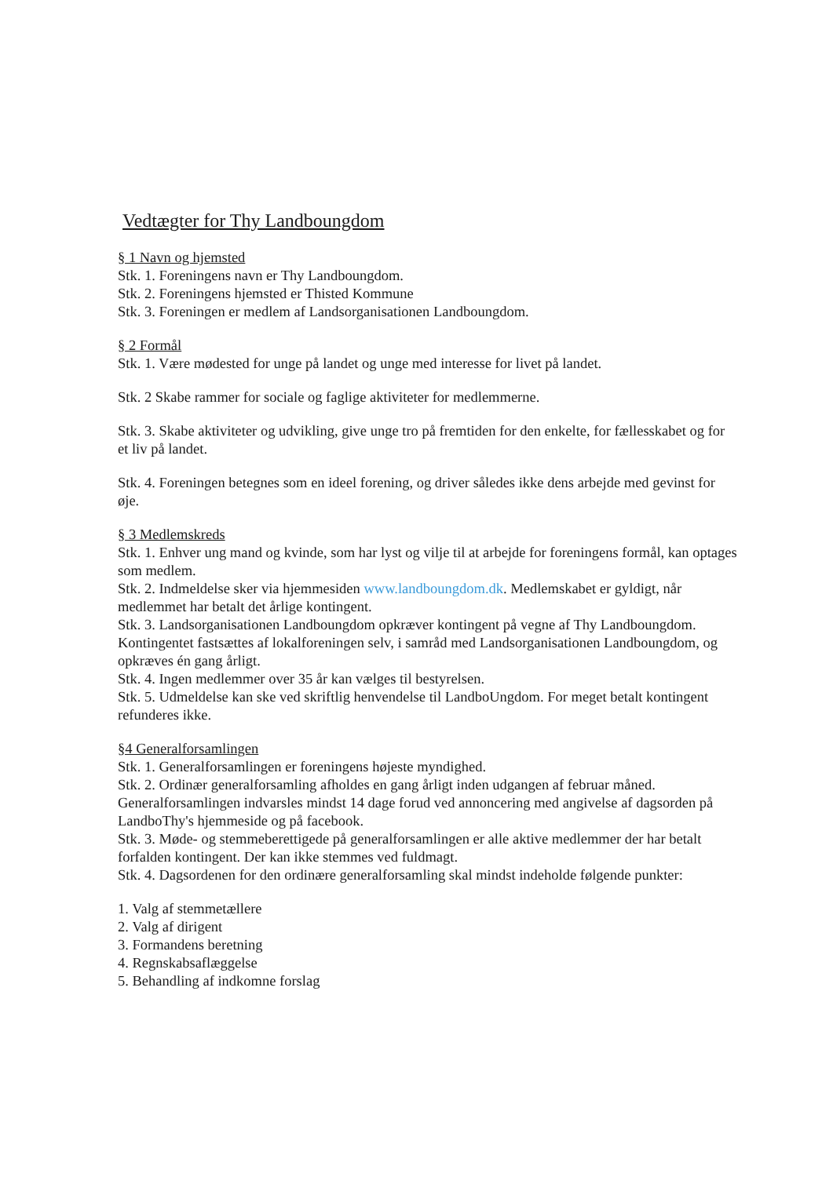Vedtægter for Thy Landboungdom
§ 1 Navn og hjemsted
Stk. 1. Foreningens navn er Thy Landboungdom.
Stk. 2. Foreningens hjemsted er Thisted Kommune
Stk. 3. Foreningen er medlem af Landsorganisationen Landboungdom.
§ 2 Formål
Stk. 1. Være mødested for unge på landet og unge med interesse for livet på landet.
Stk. 2 Skabe rammer for sociale og faglige aktiviteter for medlemmerne.
Stk. 3. Skabe aktiviteter og udvikling, give unge tro på fremtiden for den enkelte, for fællesskabet og for et liv på landet.
Stk. 4. Foreningen betegnes som en ideel forening, og driver således ikke dens arbejde med gevinst for øje.
§ 3 Medlemskreds
Stk. 1. Enhver ung mand og kvinde, som har lyst og vilje til at arbejde for foreningens formål, kan optages som medlem.
Stk. 2. Indmeldelse sker via hjemmesiden www.landboungdom.dk. Medlemskabet er gyldigt, når medlemmet har betalt det årlige kontingent.
Stk. 3. Landsorganisationen Landboungdom opkræver kontingent på vegne af Thy Landboungdom. Kontingentet fastsættes af lokalforeningen selv, i samråd med Landsorganisationen Landboungdom, og opkræves én gang årligt.
Stk. 4. Ingen medlemmer over 35 år kan vælges til bestyrelsen.
Stk. 5. Udmeldelse kan ske ved skriftlig henvendelse til LandboUngdom. For meget betalt kontingent refunderes ikke.
§4 Generalforsamlingen
Stk. 1. Generalforsamlingen er foreningens højeste myndighed.
Stk. 2. Ordinær generalforsamling afholdes en gang årligt inden udgangen af februar måned. Generalforsamlingen indvarsles mindst 14 dage forud ved annoncering med angivelse af dagsorden på LandboThy's hjemmeside og på facebook.
Stk. 3. Møde- og stemmeberettigede på generalforsamlingen er alle aktive medlemmer der har betalt forfalden kontingent. Der kan ikke stemmes ved fuldmagt.
Stk. 4. Dagsordenen for den ordinære generalforsamling skal mindst indeholde følgende punkter:
1. Valg af stemmetællere
2. Valg af dirigent
3. Formandens beretning
4. Regnskabsaflæggelse
5. Behandling af indkomne forslag